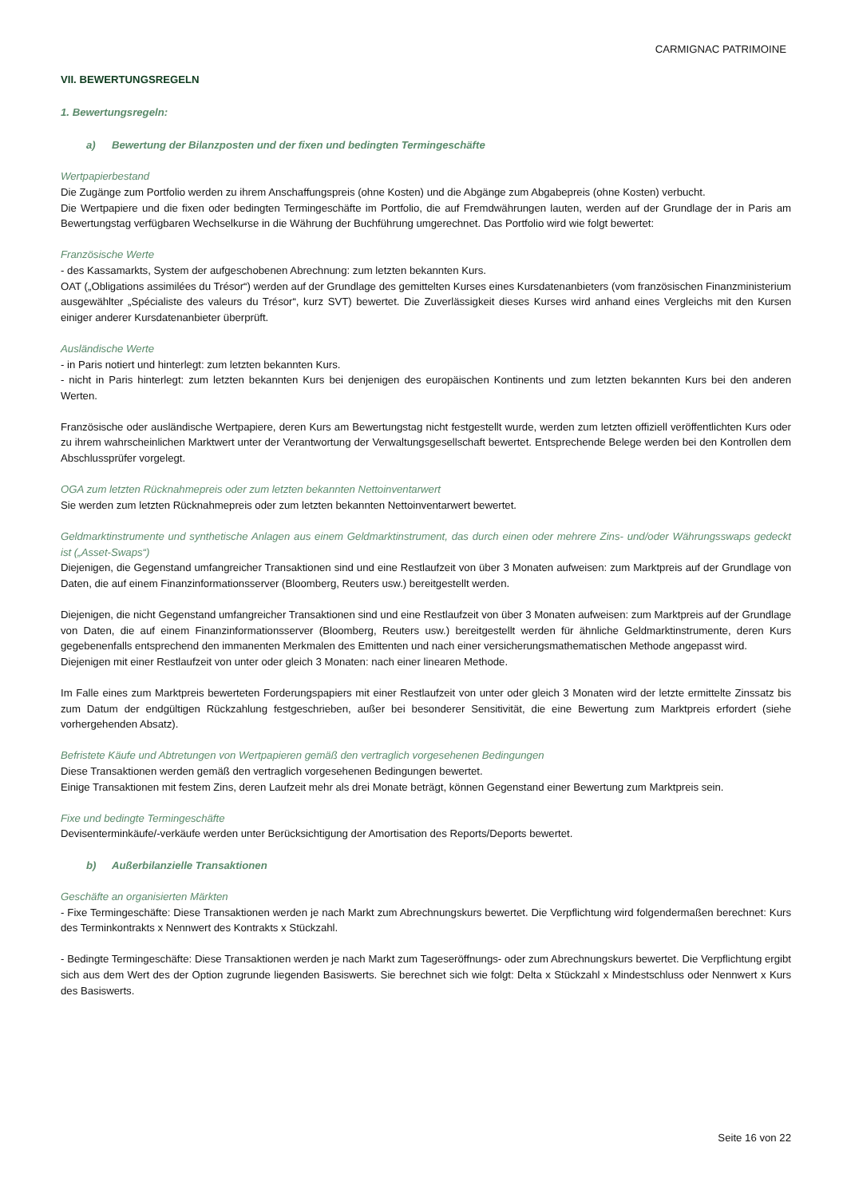CARMIGNAC PATRIMOINE
VII. BEWERTUNGSREGELN
1. Bewertungsregeln:
a) Bewertung der Bilanzposten und der fixen und bedingten Termingeschäfte
Wertpapierbestand
Die Zugänge zum Portfolio werden zu ihrem Anschaffungspreis (ohne Kosten) und die Abgänge zum Abgabepreis (ohne Kosten) verbucht.
Die Wertpapiere und die fixen oder bedingten Termingeschäfte im Portfolio, die auf Fremdwährungen lauten, werden auf der Grundlage der in Paris am Bewertungstag verfügbaren Wechselkurse in die Währung der Buchführung umgerechnet. Das Portfolio wird wie folgt bewertet:
Französische Werte
- des Kassamarkts, System der aufgeschobenen Abrechnung: zum letzten bekannten Kurs.
OAT („Obligations assimilées du Trésor“) werden auf der Grundlage des gemittelten Kurses eines Kursdatenanbieters (vom französischen Finanzministerium ausgewählter „Spécialiste des valeurs du Trésor“, kurz SVT) bewertet. Die Zuverlässigkeit dieses Kurses wird anhand eines Vergleichs mit den Kursen einiger anderer Kursdatenanbieter überprüft.
Ausländische Werte
- in Paris notiert und hinterlegt: zum letzten bekannten Kurs.
- nicht in Paris hinterlegt: zum letzten bekannten Kurs bei denjenigen des europäischen Kontinents und zum letzten bekannten Kurs bei den anderen Werten.
Französische oder ausländische Wertpapiere, deren Kurs am Bewertungstag nicht festgestellt wurde, werden zum letzten offiziell veröffentlichten Kurs oder zu ihrem wahrscheinlichen Marktwert unter der Verantwortung der Verwaltungsgesellschaft bewertet. Entsprechende Belege werden bei den Kontrollen dem Abschlussprüfer vorgelegt.
OGA zum letzten Rücknahmepreis oder zum letzten bekannten Nettoinventarwert
Sie werden zum letzten Rücknahmepreis oder zum letzten bekannten Nettoinventarwert bewertet.
Geldmarktinstrumente und synthetische Anlagen aus einem Geldmarktinstrument, das durch einen oder mehrere Zins- und/oder Währungsswaps gedeckt ist („Asset-Swaps“)
Diejenigen, die Gegenstand umfangreicher Transaktionen sind und eine Restlaufzeit von über 3 Monaten aufweisen: zum Marktpreis auf der Grundlage von Daten, die auf einem Finanzinformationsserver (Bloomberg, Reuters usw.) bereitgestellt werden.
Diejenigen, die nicht Gegenstand umfangreicher Transaktionen sind und eine Restlaufzeit von über 3 Monaten aufweisen: zum Marktpreis auf der Grundlage von Daten, die auf einem Finanzinformationsserver (Bloomberg, Reuters usw.) bereitgestellt werden für ähnliche Geldmarktinstrumente, deren Kurs gegebenenfalls entsprechend den immanenten Merkmalen des Emittenten und nach einer versicherungsmathematischen Methode angepasst wird.
Diejenigen mit einer Restlaufzeit von unter oder gleich 3 Monaten: nach einer linearen Methode.
Im Falle eines zum Marktpreis bewerteten Forderungspapiers mit einer Restlaufzeit von unter oder gleich 3 Monaten wird der letzte ermittelte Zinssatz bis zum Datum der endgültigen Rückzahlung festgeschrieben, außer bei besonderer Sensitivität, die eine Bewertung zum Marktpreis erfordert (siehe vorhergehenden Absatz).
Befristete Käufe und Abtretungen von Wertpapieren gemäß den vertraglich vorgesehenen Bedingungen
Diese Transaktionen werden gemäß den vertraglich vorgesehenen Bedingungen bewertet.
Einige Transaktionen mit festem Zins, deren Laufzeit mehr als drei Monate beträgt, können Gegenstand einer Bewertung zum Marktpreis sein.
Fixe und bedingte Termingeschäfte
Devisenterminkäufe/-verkäufe werden unter Berücksichtigung der Amortisation des Reports/Deports bewertet.
b) Außerbilanzielle Transaktionen
Geschäfte an organisierten Märkten
- Fixe Termingeschäfte: Diese Transaktionen werden je nach Markt zum Abrechnungskurs bewertet. Die Verpflichtung wird folgendermaßen berechnet: Kurs des Terminkontrakts x Nennwert des Kontrakts x Stückzahl.
- Bedingte Termingeschäfte: Diese Transaktionen werden je nach Markt zum Tageseröffnungs- oder zum Abrechnungskurs bewertet. Die Verpflichtung ergibt sich aus dem Wert des der Option zugrunde liegenden Basiswerts. Sie berechnet sich wie folgt: Delta x Stückzahl x Mindestschluss oder Nennwert x Kurs des Basiswerts.
Seite 16 von 22